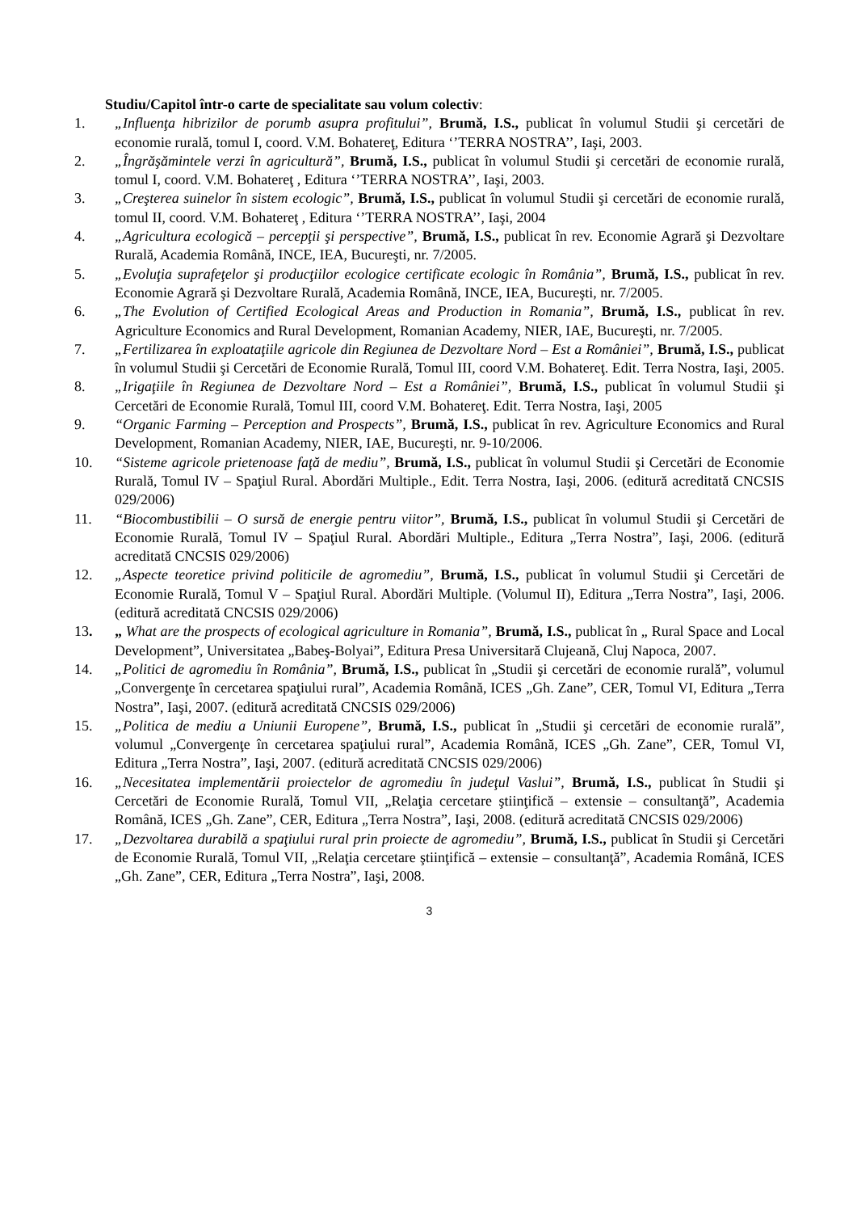Studiu/Capitol într-o carte de specialitate sau volum colectiv:
1. „Influenţa hibrizilor de porumb asupra profitului”, Brumă, I.S., publicat în volumul Studii şi cercetări de economie rurală, tomul I, coord. V.M. Bohatereţ, Editura ‘’TERRA NOSTRA’’, Iaşi, 2003.
2. „Îngrăşămintele verzi în agricultură”, Brumă, I.S., publicat în volumul Studii şi cercetări de economie rurală, tomul I, coord. V.M. Bohatereţ , Editura ‘’TERRA NOSTRA’’, Iaşi, 2003.
3. „Creşterea suinelor în sistem ecologic”, Brumă, I.S., publicat în volumul Studii şi cercetări de economie rurală, tomul II, coord. V.M. Bohatereţ , Editura ‘’TERRA NOSTRA’’, Iaşi, 2004
4. „Agricultura ecologică – percepţii şi perspective”, Brumă, I.S., publicat în rev. Economie Agrară şi Dezvoltare Rurală, Academia Română, INCE, IEA, Bucureşti, nr. 7/2005.
5. „Evoluţia suprafeţelor şi producţiilor ecologice certificate ecologic în România”, Brumă, I.S., publicat în rev. Economie Agrară şi Dezvoltare Rurală, Academia Română, INCE, IEA, Bucureşti, nr. 7/2005.
6. „The Evolution of Certified Ecological Areas and Production in Romania”, Brumă, I.S., publicat în rev. Agriculture Economics and Rural Development, Romanian Academy, NIER, IAE, Bucureşti, nr. 7/2005.
7. „Fertilizarea în exploataţiile agricole din Regiunea de Dezvoltare Nord – Est a României”, Brumă, I.S., publicat în volumul Studii şi Cercetări de Economie Rurală, Tomul III, coord V.M. Bohatereţ. Edit. Terra Nostra, Iaşi, 2005.
8. „Irigaţiile în Regiunea de Dezvoltare Nord – Est a României”, Brumă, I.S., publicat în volumul Studii şi Cercetări de Economie Rurală, Tomul III, coord V.M. Bohatereţ. Edit. Terra Nostra, Iaşi, 2005
9. “Organic Farming – Perception and Prospects”, Brumă, I.S., publicat în rev. Agriculture Economics and Rural Development, Romanian Academy, NIER, IAE, Bucureşti, nr. 9-10/2006.
10. “Sisteme agricole prietenoase faţă de mediu”, Brumă, I.S., publicat în volumul Studii şi Cercetări de Economie Rurală, Tomul IV – Spaţiul Rural. Abordări Multiple., Edit. Terra Nostra, Iaşi, 2006. (editură acreditată CNCSIS 029/2006)
11. “Biocombustibilii – O sursă de energie pentru viitor”, Brumă, I.S., publicat în volumul Studii şi Cercetări de Economie Rurală, Tomul IV – Spaţiul Rural. Abordări Multiple., Editura „Terra Nostra”, Iaşi, 2006. (editură acreditată CNCSIS 029/2006)
12. „Aspecte teoretice privind politicile de agromediu”, Brumă, I.S., publicat în volumul Studii şi Cercetări de Economie Rurală, Tomul V – Spaţiul Rural. Abordări Multiple. (Volumul II), Editura „Terra Nostra”, Iaşi, 2006. (editură acreditată CNCSIS 029/2006)
13. „ What are the prospects of ecological agriculture in Romania”, Brumă, I.S., publicat în „ Rural Space and Local Development”, Universitatea „Babeş-Bolyai”, Editura Presa Universitară Clujeană, Cluj Napoca, 2007.
14. „Politici de agromediu în România”, Brumă, I.S., publicat în „Studii şi cercetări de economie rurală”, volumul „Convergenţe în cercetarea spaţiului rural”, Academia Română, ICES „Gh. Zane”, CER, Tomul VI, Editura „Terra Nostra”, Iaşi, 2007. (editură acreditată CNCSIS 029/2006)
15. „Politica de mediu a Uniunii Europene”, Brumă, I.S., publicat în „Studii şi cercetări de economie rurală”, volumul „Convergenţe în cercetarea spaţiului rural”, Academia Română, ICES „Gh. Zane”, CER, Tomul VI, Editura „Terra Nostra”, Iaşi, 2007. (editură acreditată CNCSIS 029/2006)
16. „Necesitatea implementării proiectelor de agromediu în judeţul Vaslui”, Brumă, I.S., publicat în Studii şi Cercetări de Economie Rurală, Tomul VII, „Relaţia cercetare ştiinţifică – extensie – consultanţă”, Academia Română, ICES „Gh. Zane”, CER, Editura „Terra Nostra”, Iaşi, 2008. (editură acreditată CNCSIS 029/2006)
17. „Dezvoltarea durabilă a spaţiului rural prin proiecte de agromediu”, Brumă, I.S., publicat în Studii şi Cercetări de Economie Rurală, Tomul VII, „Relaţia cercetare ştiinţifică – extensie – consultanţă”, Academia Română, ICES „Gh. Zane”, CER, Editura „Terra Nostra”, Iaşi, 2008.
3